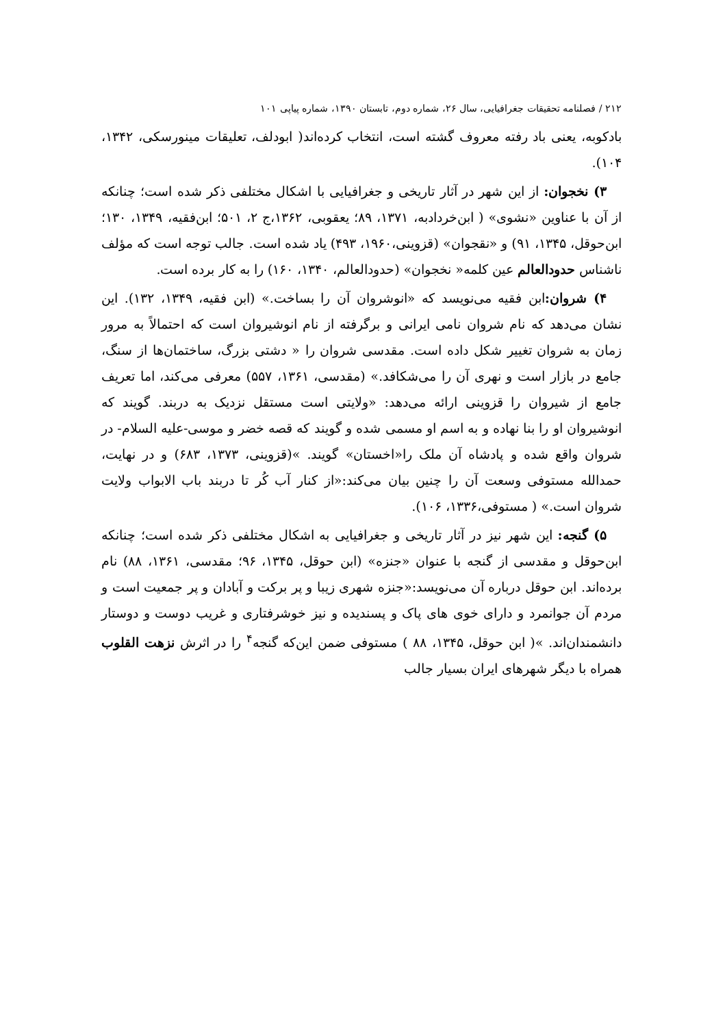۲۱۲ / فصلنامه تحقیقات جغرافیایی، سال ۲۶، شماره دوم، تابستان ۱۳۹۰، شماره پیاپی ۱۰۱
بادکوبه، یعنی باد رفته معروف گشته است، انتخاب کرده‌اند( ابودلف، تعلیقات مینورسکی، ۱۳۴۲، ۱۰۴).
۳) نخجوان: از این شهر در آثار تاریخی و جغرافیایی با اشکال مختلفی ذکر شده است؛ چنانکه از آن با عناوین «نشوی» ( ابن‌خردادبه، ۱۳۷۱، ۸۹؛ یعقوبی، ۱۳۶۲،ج ۲، ۵۰۱؛ ابن‌فقیه، ۱۳۴۹، ۱۳۰؛ ابن‌حوقل، ۱۳۴۵، ۹۱) و «نقجوان» (قزوینی،۱۹۶۰، ۴۹۳) یاد شده است. جالب توجه است که مؤلف ناشناس حدودالعالم عین کلمه« نخجوان» (حدودالعالم، ۱۳۴۰، ۱۶۰) را به کار برده است.
۴) شروان: ابن فقیه می‌نویسد که «انوشروان آن را بساخت.» (ابن فقیه، ۱۳۴۹، ۱۳۲). این نشان می‌دهد که نام شروان نامی ایرانی و برگرفته از نام انوشیروان است که احتمالاً به مرور زمان به شروان تغییر شکل داده است. مقدسی شروان را « دشتی بزرگ، ساختمان‌ها از سنگ، جامع در بازار است و نهری آن را می‌شکافد.» (مقدسی، ۱۳۶۱، ۵۵۷) معرفی می‌کند، اما تعریف جامع از شیروان را قزوینی ارائه می‌دهد: «ولایتی است مستقل نزدیک به دربند. گویند که انوشیروان او را بنا نهاده و به اسم او مسمی شده و گویند که قصه خضر و موسی-علیه السلام- در شروان واقع شده و پادشاه آن ملک را«اخستان» گویند. »(قزوینی، ۱۳۷۳، ۶۸۳) و در نهایت، حمدالله مستوفی وسعت آن را چنین بیان می‌کند:«از کنار آب کُر تا دربند باب الابواب ولایت شروان است.» ( مستوفی،۱۳۳۶، ۱۰۶).
۵) گنجه: این شهر نیز در آثار تاریخی و جغرافیایی به اشکال مختلفی ذکر شده است؛ چنانکه ابن‌حوقل و مقدسی از گنجه با عنوان «جنزه» (ابن حوقل، ۱۳۴۵، ۹۶؛ مقدسی، ۱۳۶۱، ۸۸) نام برده‌اند. ابن حوقل درباره آن می‌نویسد:«جنزه شهری زیبا و پر برکت و آبادان و پر جمعیت است و مردم آن جوانمرد و دارای خوی های پاک و پسندیده و نیز خوشرفتاری و غریب دوست و دوستار دانشمندان‌اند. »( ابن حوقل، ۱۳۴۵، ۸۸ ) مستوفی ضمن این‌که گنجه<sup>۴</sup> را در اثرش نزهت القلوب همراه با دیگر شهرهای ایران بسیار جالب